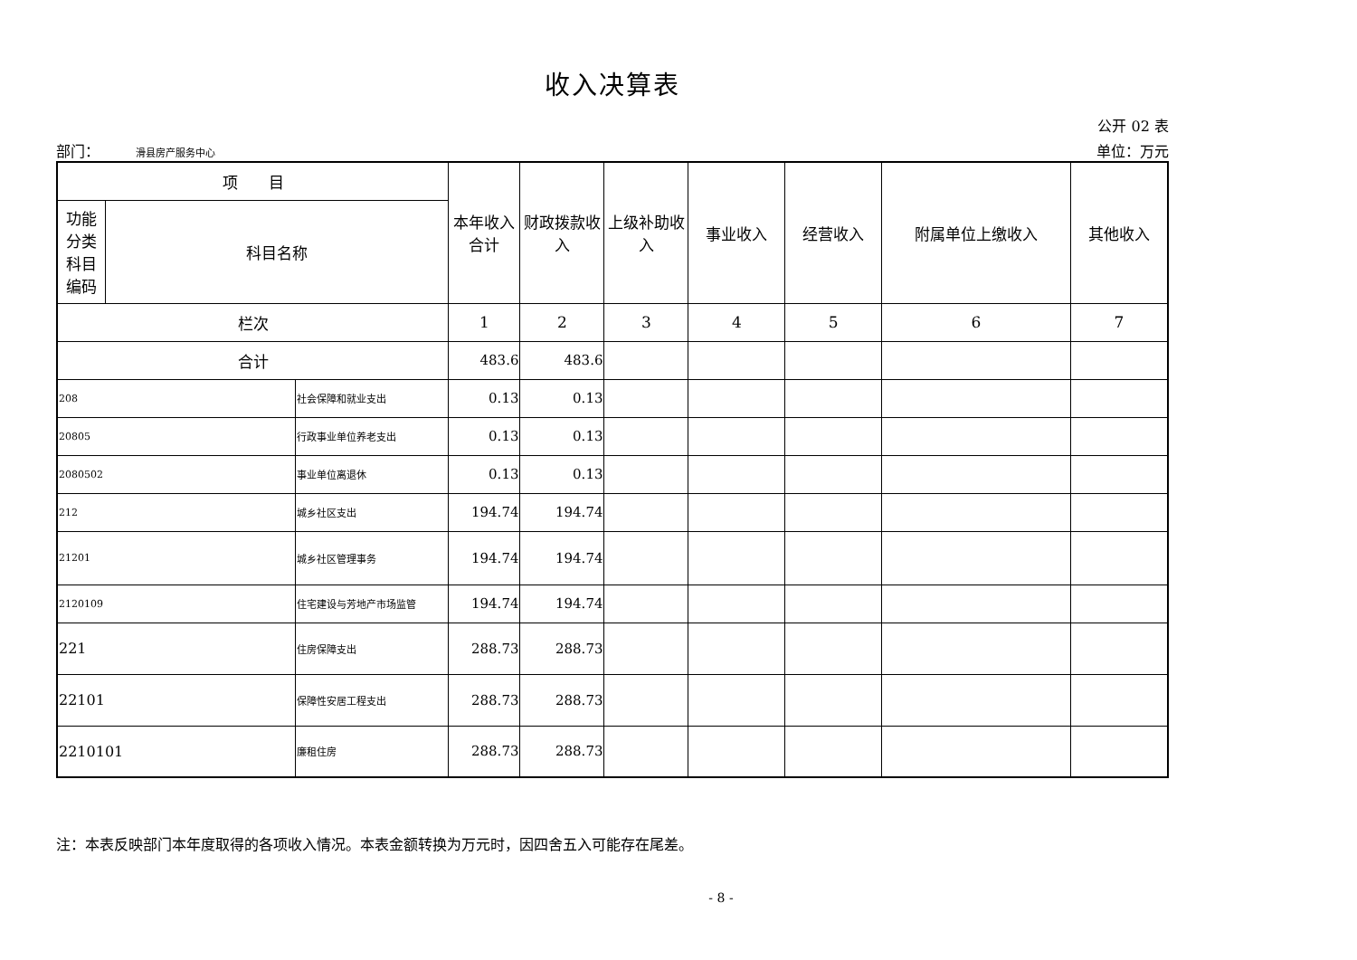收入决算表
公开 02 表
部门： 滑县房产服务中心 单位：万元
| 项 目 | | | 本年收入合计 | 财政拨款收入 | 上级补助收入 | 事业收入 | 经营收入 | 附属单位上缴收入 | 其他收入 |
| --- | --- | --- | --- | --- | --- | --- | --- | --- | --- |
| 功能 分类 科目 编码 | 科目名称 | | | | | | | | |
| 栏次 | | | 1 | 2 | 3 | 4 | 5 | 6 | 7 |
| 合计 | | | 483.6 | 483.6 | | | | | |
| 208 | | 社会保障和就业支出 | 0.13 | 0.13 | | | | | |
| 20805 | | 行政事业单位养老支出 | 0.13 | 0.13 | | | | | |
| 2080502 | | 事业单位离退休 | 0.13 | 0.13 | | | | | |
| 212 | | 城乡社区支出 | 194.74 | 194.74 | | | | | |
| 21201 | | 城乡社区管理事务 | 194.74 | 194.74 | | | | | |
| 2120109 | | 住宅建设与芳地产市场监管 | 194.74 | 194.74 | | | | | |
| 221 | | 住房保障支出 | 288.73 | 288.73 | | | | | |
| 22101 | | 保障性安居工程支出 | 288.73 | 288.73 | | | | | |
| 2210101 | | 廉租住房 | 288.73 | 288.73 | | | | | |
注：本表反映部门本年度取得的各项收入情况。本表金额转换为万元时，因四舍五入可能存在尾差。
- 8 -